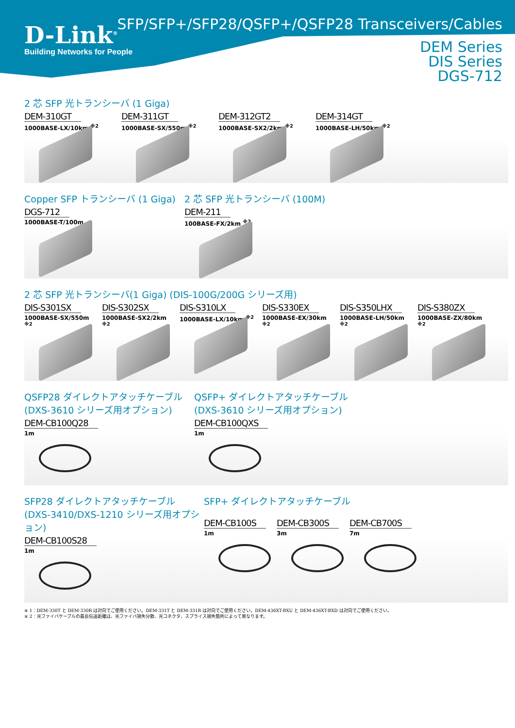D-Link<sup>®</sup>
Building Networks for People
SFP/SFP+/SFP28/QSFP+/QSFP28 Transceivers/Cables
DEM Series
DIS Series
DGS-712
2 芯 SFP 光トランシーバ (1 Giga)
DEM-310GT
1000BASE-LX/10km <sup>※2</sup>
DEM-311GT
1000BASE-SX/550m <sup>※2</sup>
DEM-312GT2
1000BASE-SX2/2km <sup>※2</sup>
DEM-314GT
1000BASE-LH/50km <sup>※2</sup>
Copper SFP トランシーバ (1 Giga)
DGS-712
1000BASE-T/100m
2 芯 SFP 光トランシーバ (100M)
DEM-211
100BASE-FX/2km <sup>※2</sup>
2 芯 SFP 光トランシーバ(1 Giga) (DIS-100G/200G シリーズ用)
DIS-S301SX
1000BASE-SX/550m <sup>※2</sup>
DIS-S302SX
1000BASE-SX2/2km <sup>※2</sup>
DIS-S310LX
1000BASE-LX/10km <sup>※2</sup>
DIS-S330EX
1000BASE-EX/30km <sup>※2</sup>
DIS-S350LHX
1000BASE-LH/50km <sup>※2</sup>
DIS-S380ZX
1000BASE-ZX/80km <sup>※2</sup>
QSFP28 ダイレクトアタッチケーブル
(DXS-3610 シリーズ用オプション)
DEM-CB100Q28
1m
QSFP+ ダイレクトアタッチケーブル
(DXS-3610 シリーズ用オプション)
DEM-CB100QXS
1m
SFP28 ダイレクトアタッチケーブル
(DXS-3410/DXS-1210 シリーズ用オプション)
DEM-CB100S28
1m
SFP+ ダイレクトアタッチケーブル
DEM-CB100S
1m
DEM-CB300S
3m
DEM-CB700S
7m
※ 1：DEM-330T と DEM-330R は対向でご使用ください。DEM-331T と DEM-331R は対向でご使用ください。DEM-436XT-BXU と DEM-436XT-BXD は対向でご使用ください。
※ 2：光ファイバケーブルの最長伝送距離は、光ファイバ損失分散、光コネクタ、スプライス損失箇所によって異なります。